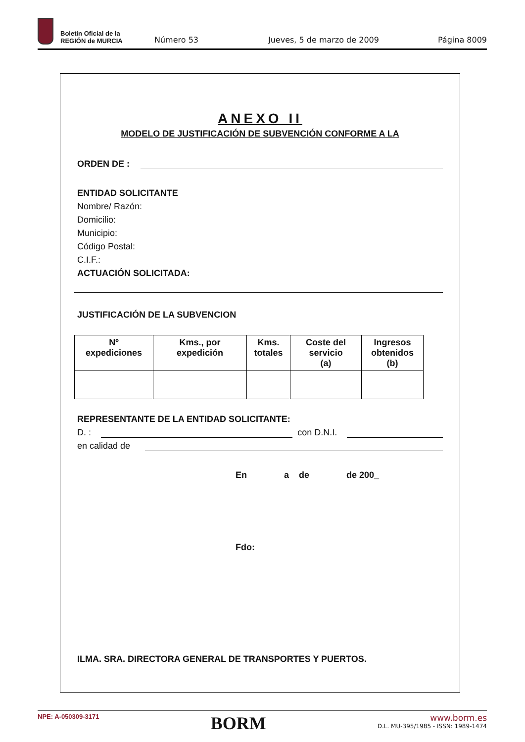Boletín Oficial de la
REGIÓN de MURCIA
Número 53 Jueves, 5 de marzo de 2009 Página 8009
ANEXO II
MODELO DE JUSTIFICACIÓN DE SUBVENCIÓN CONFORME A LA
ORDEN DE :
ENTIDAD SOLICITANTE
Nombre/ Razón:
Domicilio:
Municipio:
Código Postal:
C.I.F.:
ACTUACIÓN SOLICITADA:
JUSTIFICACIÓN DE LA SUBVENCION
| Nº expediciones | Kms., por expedición | Kms. totales | Coste del servicio (a) | Ingresos obtenidos (b) |
| --- | --- | --- | --- | --- |
REPRESENTANTE DE LA ENTIDAD SOLICITANTE:
D. :
con D.N.I.
en calidad de
En a de de 200_
Fdo:
ILMA. SRA. DIRECTORA GENERAL DE TRANSPORTES Y PUERTOS.
NPE: A-050309-3171 BORM www.borm.es
D.L. MU-395/1985 - ISSN: 1989-1474